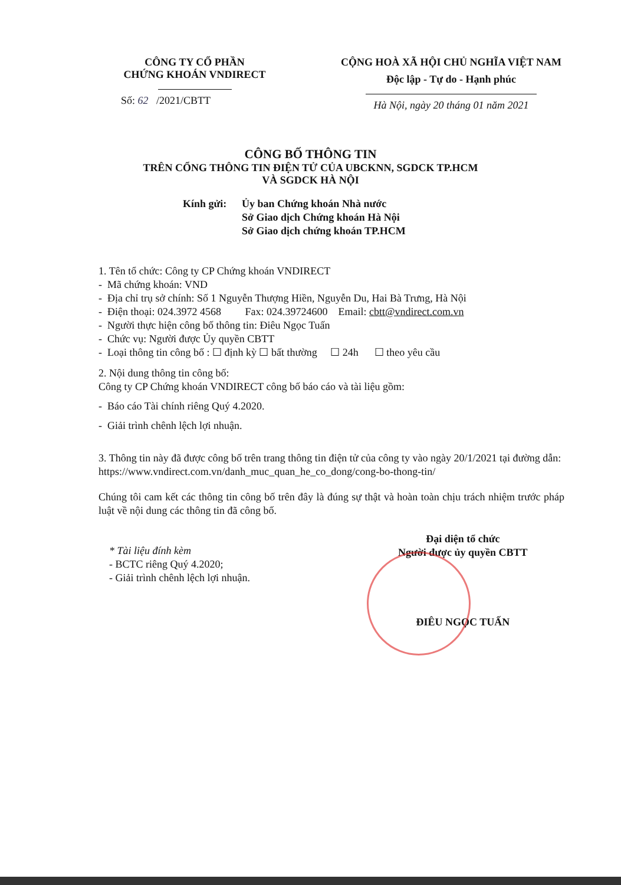CÔNG TY CỔ PHẦN
CHỨNG KHOÁN VNDIRECT
Số: 62 /2021/CBTT
CỘNG HOÀ XÃ HỘI CHỦ NGHĨA VIỆT NAM
Độc lập - Tự do - Hạnh phúc
Hà Nội, ngày 20 tháng 01 năm 2021
CÔNG BỐ THÔNG TIN
TRÊN CỔNG THÔNG TIN ĐIỆN TỬ CỦA UBCKNN, SGDCK TP.HCM
VÀ SGDCK HÀ NỘI
Kính gửi: Ủy ban Chứng khoán Nhà nước
Sở Giao dịch Chứng khoán Hà Nội
Sở Giao dịch chứng khoán TP.HCM
1. Tên tổ chức: Công ty CP Chứng khoán VNDIRECT
- Mã chứng khoán: VND
- Địa chỉ trụ sở chính: Số 1 Nguyễn Thượng Hiền, Nguyễn Du, Hai Bà Trưng, Hà Nội
- Điện thoại: 024.3972 4568 Fax: 024.39724600 Email: cbtt@vndirect.com.vn
- Người thực hiện công bố thông tin: Điêu Ngọc Tuấn
- Chức vụ: Người được Ủy quyền CBTT
- Loại thông tin công bố : ☐ định kỳ ☐ bất thường ☐ 24h ☐ theo yêu cầu
2. Nội dung thông tin công bố:
Công ty CP Chứng khoán VNDIRECT công bố báo cáo và tài liệu gồm:
- Báo cáo Tài chính riêng Quý 4.2020.
- Giải trình chênh lệch lợi nhuận.
3. Thông tin này đã được công bố trên trang thông tin điện tử của công ty vào ngày 20/1/2021 tại đường dẫn: https://www.vndirect.com.vn/danh_muc_quan_he_co_dong/cong-bo-thong-tin/
Chúng tôi cam kết các thông tin công bố trên đây là đúng sự thật và hoàn toàn chịu trách nhiệm trước pháp luật về nội dung các thông tin đã công bố.
* Tài liệu đính kèm
- BCTC riêng Quý 4.2020;
- Giải trình chênh lệch lợi nhuận.
Đại diện tổ chức
Người được ủy quyền CBTT
ĐIÊU NGỌC TUẤN